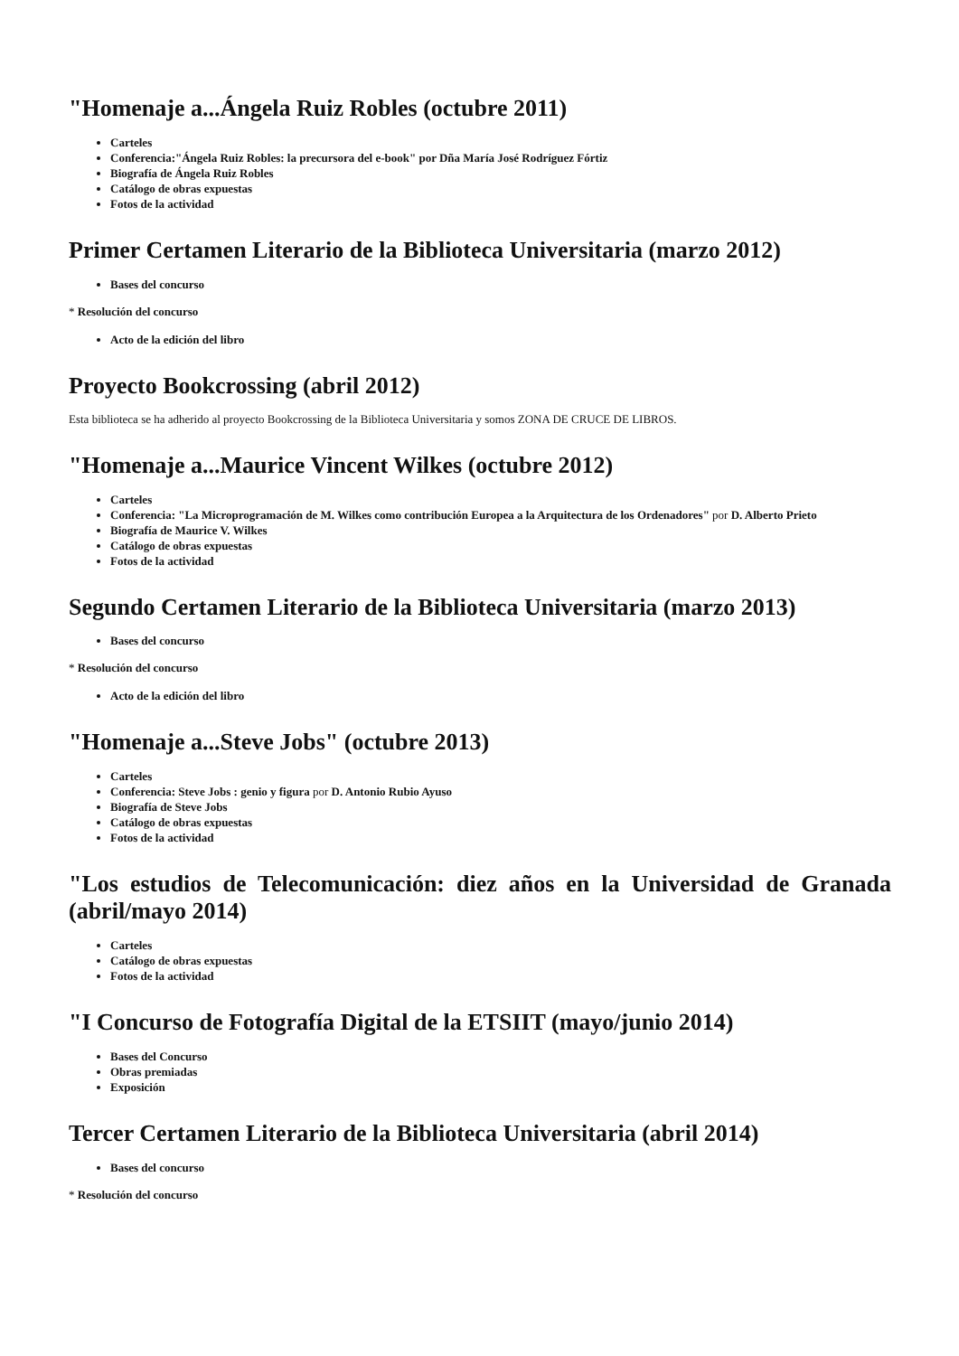"Homenaje a...Ángela Ruiz Robles (octubre 2011)
Carteles
Conferencia:"Ángela Ruiz Robles: la precursora del e-book" por Dña María José Rodríguez Fórtiz
Biografía de Ángela Ruiz Robles
Catálogo de obras expuestas
Fotos de la actividad
Primer Certamen Literario de la Biblioteca Universitaria (marzo 2012)
Bases del concurso
* Resolución del concurso
Acto de la edición del libro
Proyecto Bookcrossing (abril 2012)
Esta biblioteca se ha adherido al proyecto Bookcrossing de la Biblioteca Universitaria y somos ZONA DE CRUCE DE LIBROS.
"Homenaje a...Maurice Vincent Wilkes (octubre 2012)
Carteles
Conferencia: "La Microprogramación de M. Wilkes como contribución Europea a la Arquitectura de los Ordenadores" por D. Alberto Prieto
Biografía de Maurice V. Wilkes
Catálogo de obras expuestas
Fotos de la actividad
Segundo Certamen Literario de la Biblioteca Universitaria (marzo 2013)
Bases del concurso
* Resolución del concurso
Acto de la edición del libro
"Homenaje a...Steve Jobs" (octubre 2013)
Carteles
Conferencia: Steve Jobs : genio y figura por D. Antonio Rubio Ayuso
Biografía de Steve Jobs
Catálogo de obras expuestas
Fotos de la actividad
"Los estudios de Telecomunicación: diez años en la Universidad de Granada (abril/mayo 2014)
Carteles
Catálogo de obras expuestas
Fotos de la actividad
"I Concurso de Fotografía Digital de la ETSIIT (mayo/junio 2014)
Bases del Concurso
Obras premiadas
Exposición
Tercer Certamen Literario de la Biblioteca Universitaria (abril 2014)
Bases del concurso
* Resolución del concurso